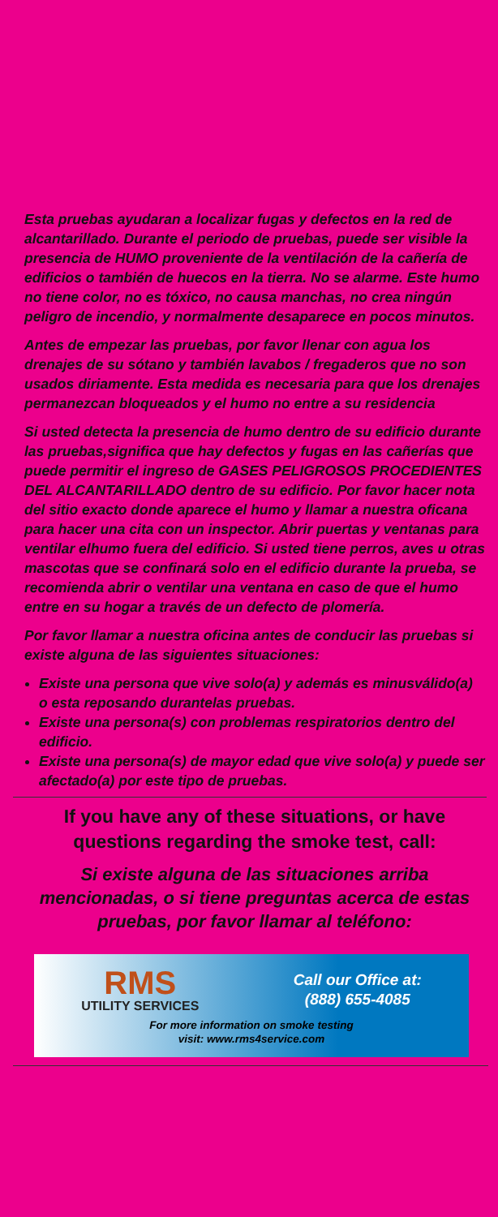Esta pruebas ayudaran a localizar fugas y defectos en la red de alcantarillado. Durante el periodo de pruebas, puede ser visible la presencia de HUMO proveniente de la ventilación de la cañería de edificios o también de huecos en la tierra. No se alarme. Este humo no tiene color, no es tóxico, no causa manchas, no crea ningún peligro de incendio, y normalmente desaparece en pocos minutos.
Antes de empezar las pruebas, por favor llenar con agua los drenajes de su sótano y también lavabos / fregaderos que no son usados diriamente. Esta medida es necesaria para que los drenajes permanezcan bloqueados y el humo no entre a su residencia
Si usted detecta la presencia de humo dentro de su edificio durante las pruebas,significa que hay defectos y fugas en las cañerías que puede permitir el ingreso de GASES PELIGROSOS PROCEDIENTES DEL ALCANTARILLADO dentro de su edificio. Por favor hacer nota del sitio exacto donde aparece el humo y llamar a nuestra oficana para hacer una cita con un inspector. Abrir puertas y ventanas para ventilar elhumo fuera del edificio. Si usted tiene perros, aves u otras mascotas que se confinará solo en el edificio durante la prueba, se recomienda abrir o ventilar una ventana en caso de que el humo entre en su hogar a través de un defecto de plomería.
Por favor llamar a nuestra oficina antes de conducir las pruebas si existe alguna de las siguientes situaciones:
Existe una persona que vive solo(a) y además es minusválido(a) o esta reposando durantelas pruebas.
Existe una persona(s) con problemas respiratorios dentro del edificio.
Existe una persona(s) de mayor edad que vive solo(a) y puede ser afectado(a) por este tipo de pruebas.
If you have any of these situations, or have questions regarding the smoke test, call:
Si existe alguna de las situaciones arriba mencionadas, o si tiene preguntas acerca de estas pruebas, por favor llamar al teléfono:
RMS
UTILITY SERVICES
Call our Office at:
(888) 655-4085
For more information on smoke testing
visit: www.rms4service.com